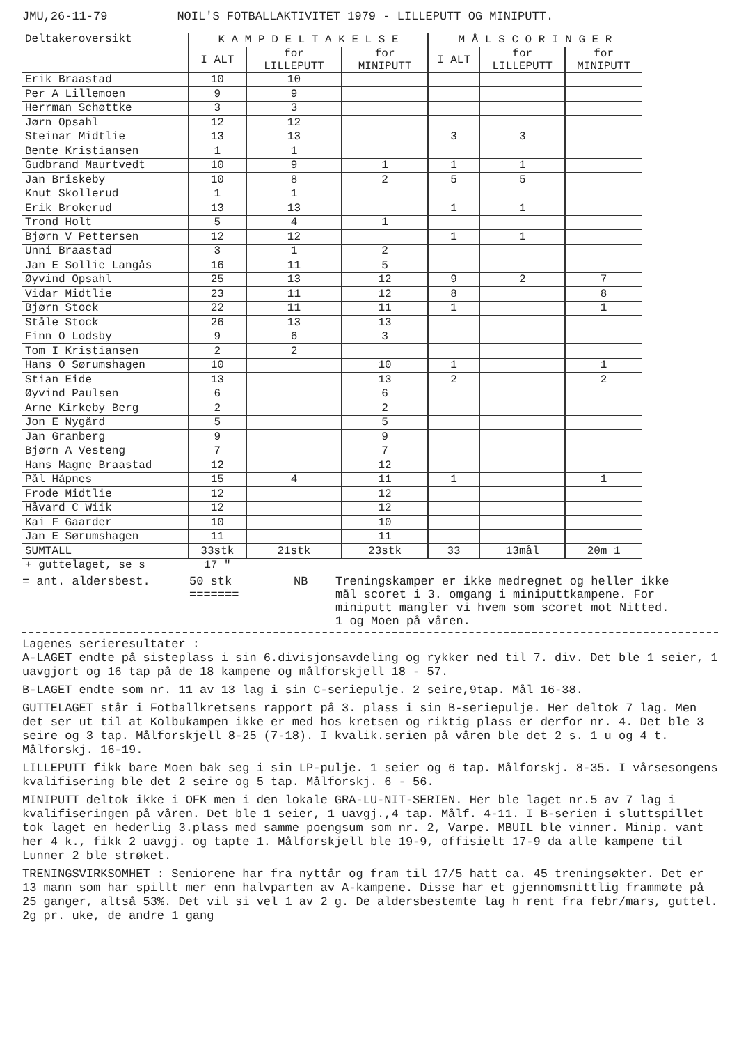JMU,26-11-79 NOIL'S FOTBALLAKTIVITET 1979 - LILLEPUTT OG MINIPUTT.
| Deltakeroversikt | K A M P D E L T A K E L S E | | | M Å L S C O R I N G E R | | |
| --- | --- | --- | --- | --- | --- | --- |
| | I ALT | for LILLEPUTT | for MINIPUTT | I ALT | for LILLEPUTT | for MINIPUTT |
| Erik Braastad | 10 | 10 | | | | |
| Per A Lillemoen | 9 | 9 | | | | |
| Herrman Schøttke | 3 | 3 | | | | |
| Jørn Opsahl | 12 | 12 | | | | |
| Steinar Midtlie | 13 | 13 | | 3 | 3 | |
| Bente Kristiansen | 1 | 1 | | | | |
| Gudbrand Maurtvedt | 10 | 9 | 1 | 1 | 1 | |
| Jan Briskeby | 10 | 8 | 2 | 5 | 5 | |
| Knut Skollerud | 1 | 1 | | | | |
| Erik Brokerud | 13 | 13 | | 1 | 1 | |
| Trond Holt | 5 | 4 | 1 | | | |
| Bjørn V Pettersen | 12 | 12 | | 1 | 1 | |
| Unni Braastad | 3 | 1 | 2 | | | |
| Jan E Sollie Langås | 16 | 11 | 5 | | | |
| Øyvind Opsahl | 25 | 13 | 12 | 9 | 2 | 7 |
| Vidar Midtlie | 23 | 11 | 12 | 8 | | 8 |
| Bjørn Stock | 22 | 11 | 11 | 1 | | 1 |
| Ståle Stock | 26 | 13 | 13 | | | |
| Finn O Lodsby | 9 | 6 | 3 | | | |
| Tom I Kristiansen | 2 | 2 | | | | |
| Hans O Sørumshagen | 10 | | 10 | 1 | | 1 |
| Stian Eide | 13 | | 13 | 2 | | 2 |
| Øyvind Paulsen | 6 | | 6 | | | |
| Arne Kirkeby Berg | 2 | | 2 | | | |
| Jon E Nygård | 5 | | 5 | | | |
| Jan Granberg | 9 | | 9 | | | |
| Bjørn A Vesteng | 7 | | 7 | | | |
| Hans Magne Braastad | 12 | | 12 | | | |
| Pål Håpnes | 15 | 4 | 11 | 1 | | 1 |
| Frode Midtlie | 12 | | 12 | | | |
| Håvard C Wiik | 12 | | 12 | | | |
| Kai F Gaarder | 10 | | 10 | | | |
| Jan E Sørumshagen | 11 | | 11 | | | |
| SUMTALL | 33stk | 21stk | 23stk | 33 | 13mål | 20m 1 |
| + guttelaget, se s | 17 " | | | | | |
= ant. aldersbest. 50 stk
=======
NB Treningskamper er ikke medregnet og heller ikke mål scoret i 3. omgang i miniputtkampene. For miniputt mangler vi hvem som scoret mot Nitted. 1 og Moen på våren.
Lagenes serieresultater :
A-LAGET endte på sisteplass i sin 6.divisjonsavdeling og rykker ned til 7. div. Det ble 1 seier, 1 uavgjort og 16 tap på de 18 kampene og målforskjell 18 - 57.
B-LAGET endte som nr. 11 av 13 lag i sin C-seriepulje. 2 seire,9tap. Mål 16-38.
GUTTELAGET står i Fotballkretsens rapport på 3. plass i sin B-seriepulje. Her deltok 7 lag. Men det ser ut til at Kolbukampen ikke er med hos kretsen og riktig plass er derfor nr. 4. Det ble 3 seire og 3 tap. Målforskjell 8-25 (7-18). I kvalik.serien på våren ble det 2 s. 1 u og 4 t. Målforskj. 16-19.
LILLEPUTT fikk bare Moen bak seg i sin LP-pulje. 1 seier og 6 tap. Målforskj. 8-35. I vårsesongens kvalifisering ble det 2 seire og 5 tap. Målforskj. 6 - 56.
MINIPUTT deltok ikke i OFK men i den lokale GRA-LU-NIT-SERIEN. Her ble laget nr.5 av 7 lag i kvalifiseringen på våren. Det ble 1 seier, 1 uavgj.,4 tap. Målf. 4-11. I B-serien i sluttspillet tok laget en hederlig 3.plass med samme poengsum som nr. 2, Varpe. MBUIL ble vinner. Minip. vant her 4 k., fikk 2 uavgj. og tapte 1. Målforskjell ble 19-9, offisielt 17-9 da alle kampene til Lunner 2 ble strøket.
TRENINGSVIRKSOMHET : Seniorene har fra nyttår og fram til 17/5 hatt ca. 45 treningsøkter. Det er 13 mann som har spillt mer enn halvparten av A-kampene. Disse har et gjennomsnittlig frammøte på 25 ganger, altså 53%. Det vil si vel 1 av 2 g. De aldersbestemte lag h rent fra febr/mars, guttel. 2g pr. uke, de andre 1 gang